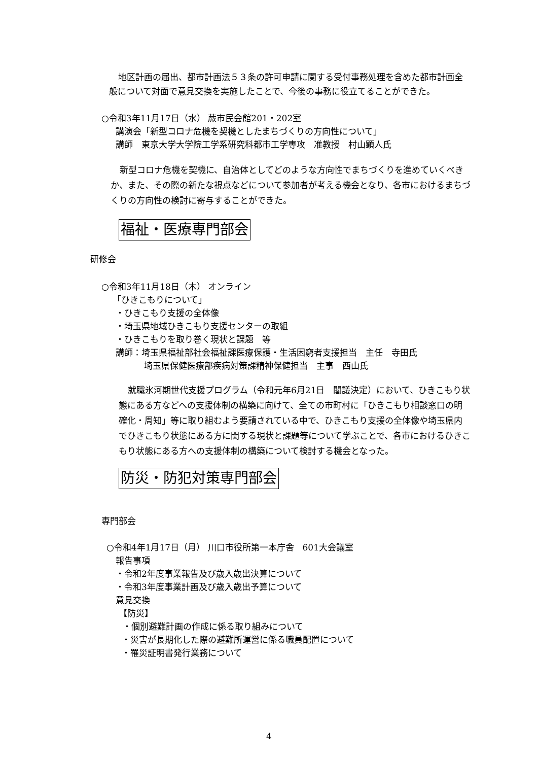地区計画の届出、都市計画法５３条の許可申請に関する受付事務処理を含めた都市計画全般について対面で意見交換を実施したことで、今後の事務に役立てることができた。
○令和3年11月17日（水） 蕨市民会館201・202室
講演会「新型コロナ危機を契機としたまちづくりの方向性について」
講師　東京大学大学院工学系研究科都市工学専攻　准教授　村山顕人氏
新型コロナ危機を契機に、自治体としてどのような方向性でまちづくりを進めていくべきか、また、その際の新たな視点などについて参加者が考える機会となり、各市におけるまちづくりの方向性の検討に寄与することができた。
福祉・医療専門部会
研修会
○令和3年11月18日（木） オンライン
「ひきこもりについて」
・ひきこもり支援の全体像
・埼玉県地域ひきこもり支援センターの取組
・ひきこもりを取り巻く現状と課題　等
講師：埼玉県福祉部社会福祉課医療保護・生活困窮者支援担当　主任　寺田氏
埼玉県保健医療部疾病対策課精神保健担当　主事　西山氏
就職氷河期世代支援プログラム（令和元年6月21日　閣議決定）において、ひきこもり状態にある方などへの支援体制の構築に向けて、全ての市町村に「ひきこもり相談窓口の明確化・周知」等に取り組むよう要請されている中で、ひきこもり支援の全体像や埼玉県内でひきこもり状態にある方に関する現状と課題等について学ぶことで、各市におけるひきこもり状態にある方への支援体制の構築について検討する機会となった。
防災・防犯対策専門部会
専門部会
○令和4年1月17日（月） 川口市役所第一本庁舎　601大会議室
報告事項
・令和2年度事業報告及び歳入歳出決算について
・令和3年度事業計画及び歳入歳出予算について
意見交換
【防災】
・個別避難計画の作成に係る取り組みについて
・災害が長期化した際の避難所運営に係る職員配置について
・罹災証明書発行業務について
4